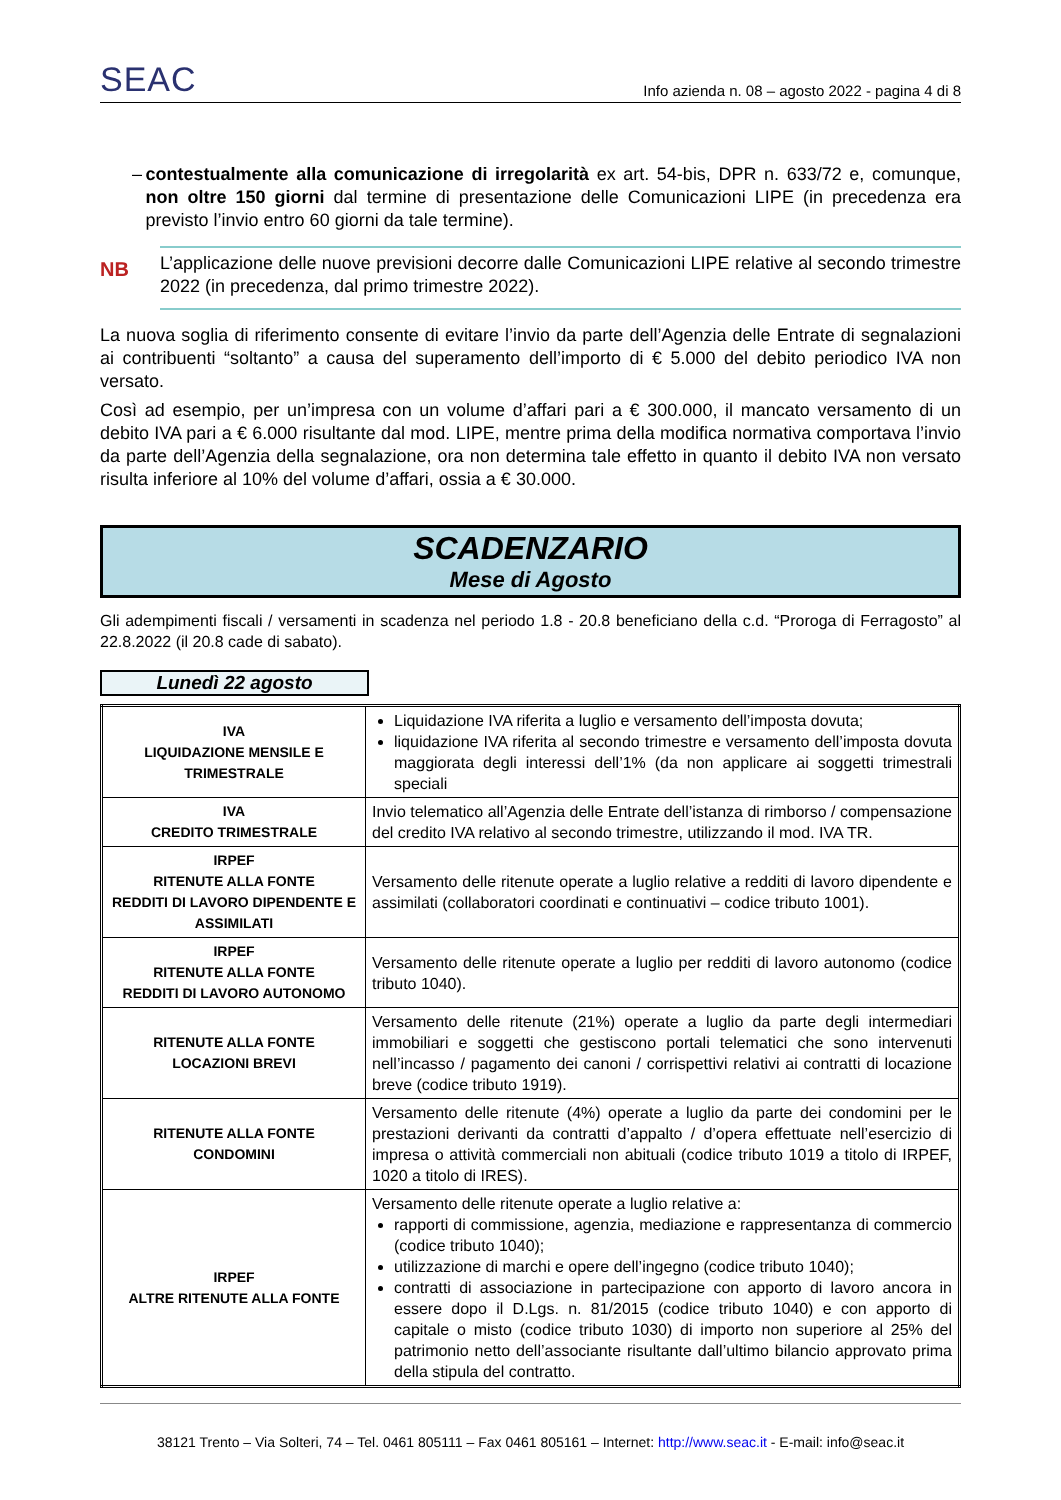SEAC
Info azienda n. 08 – agosto 2022 - pagina 4 di 8
– contestualmente alla comunicazione di irregolarità ex art. 54-bis, DPR n. 633/72 e, comunque, non oltre 150 giorni dal termine di presentazione delle Comunicazioni LIPE (in precedenza era previsto l’invio entro 60 giorni da tale termine).
NB
L’applicazione delle nuove previsioni decorre dalle Comunicazioni LIPE relative al secondo trimestre 2022 (in precedenza, dal primo trimestre 2022).
La nuova soglia di riferimento consente di evitare l’invio da parte dell’Agenzia delle Entrate di segnalazioni ai contribuenti “soltanto” a causa del superamento dell’importo di € 5.000 del debito periodico IVA non versato.
Così ad esempio, per un’impresa con un volume d’affari pari a € 300.000, il mancato versamento di un debito IVA pari a € 6.000 risultante dal mod. LIPE, mentre prima della modifica normativa comportava l’invio da parte dell’Agenzia della segnalazione, ora non determina tale effetto in quanto il debito IVA non versato risulta inferiore al 10% del volume d’affari, ossia a € 30.000.
SCADENZARIO
Mese di Agosto
Gli adempimenti fiscali / versamenti in scadenza nel periodo 1.8 - 20.8 beneficiano della c.d. “Proroga di Ferragosto” al 22.8.2022 (il 20.8 cade di sabato).
Lunedì 22 agosto
| IVA LIQUIDAZIONE MENSILE E TRIMESTRALE | Liquidazione IVA riferita a luglio e versamento dell’imposta dovuta; liquidazione IVA riferita al secondo trimestre e versamento dell’imposta dovuta maggiorata degli interessi dell’1% (da non applicare ai soggetti trimestrali speciali |
| IVA CREDITO TRIMESTRALE | Invio telematico all’Agenzia delle Entrate dell’istanza di rimborso / compensazione del credito IVA relativo al secondo trimestre, utilizzando il mod. IVA TR. |
| IRPEF RITENUTE ALLA FONTE REDDITI DI LAVORO DIPENDENTE E ASSIMILATI | Versamento delle ritenute operate a luglio relative a redditi di lavoro dipendente e assimilati (collaboratori coordinati e continuativi – codice tributo 1001). |
| IRPEF RITENUTE ALLA FONTE REDDITI DI LAVORO AUTONOMO | Versamento delle ritenute operate a luglio per redditi di lavoro autonomo (codice tributo 1040). |
| RITENUTE ALLA FONTE LOCAZIONI BREVI | Versamento delle ritenute (21%) operate a luglio da parte degli intermediari immobiliari e soggetti che gestiscono portali telematici che sono intervenuti nell’incasso / pagamento dei canoni / corrispettivi relativi ai contratti di locazione breve (codice tributo 1919). |
| RITENUTE ALLA FONTE CONDOMINI | Versamento delle ritenute (4%) operate a luglio da parte dei condomini per le prestazioni derivanti da contratti d’appalto / d’opera effettuate nell’esercizio di impresa o attività commerciali non abituali (codice tributo 1019 a titolo di IRPEF, 1020 a titolo di IRES). |
| IRPEF ALTRE RITENUTE ALLA FONTE | Versamento delle ritenute operate a luglio relative a: rapporti di commissione, agenzia, mediazione e rappresentanza di commercio (codice tributo 1040); utilizzazione di marchi e opere dell’ingegno (codice tributo 1040); contratti di associazione in partecipazione con apporto di lavoro ancora in essere dopo il D.Lgs. n. 81/2015 (codice tributo 1040) e con apporto di capitale o misto (codice tributo 1030) di importo non superiore al 25% del patrimonio netto dell’associante risultante dall’ultimo bilancio approvato prima della stipula del contratto. |
38121 Trento – Via Solteri, 74 – Tel. 0461 805111 – Fax 0461 805161 – Internet: http://www.seac.it - E-mail: info@seac.it